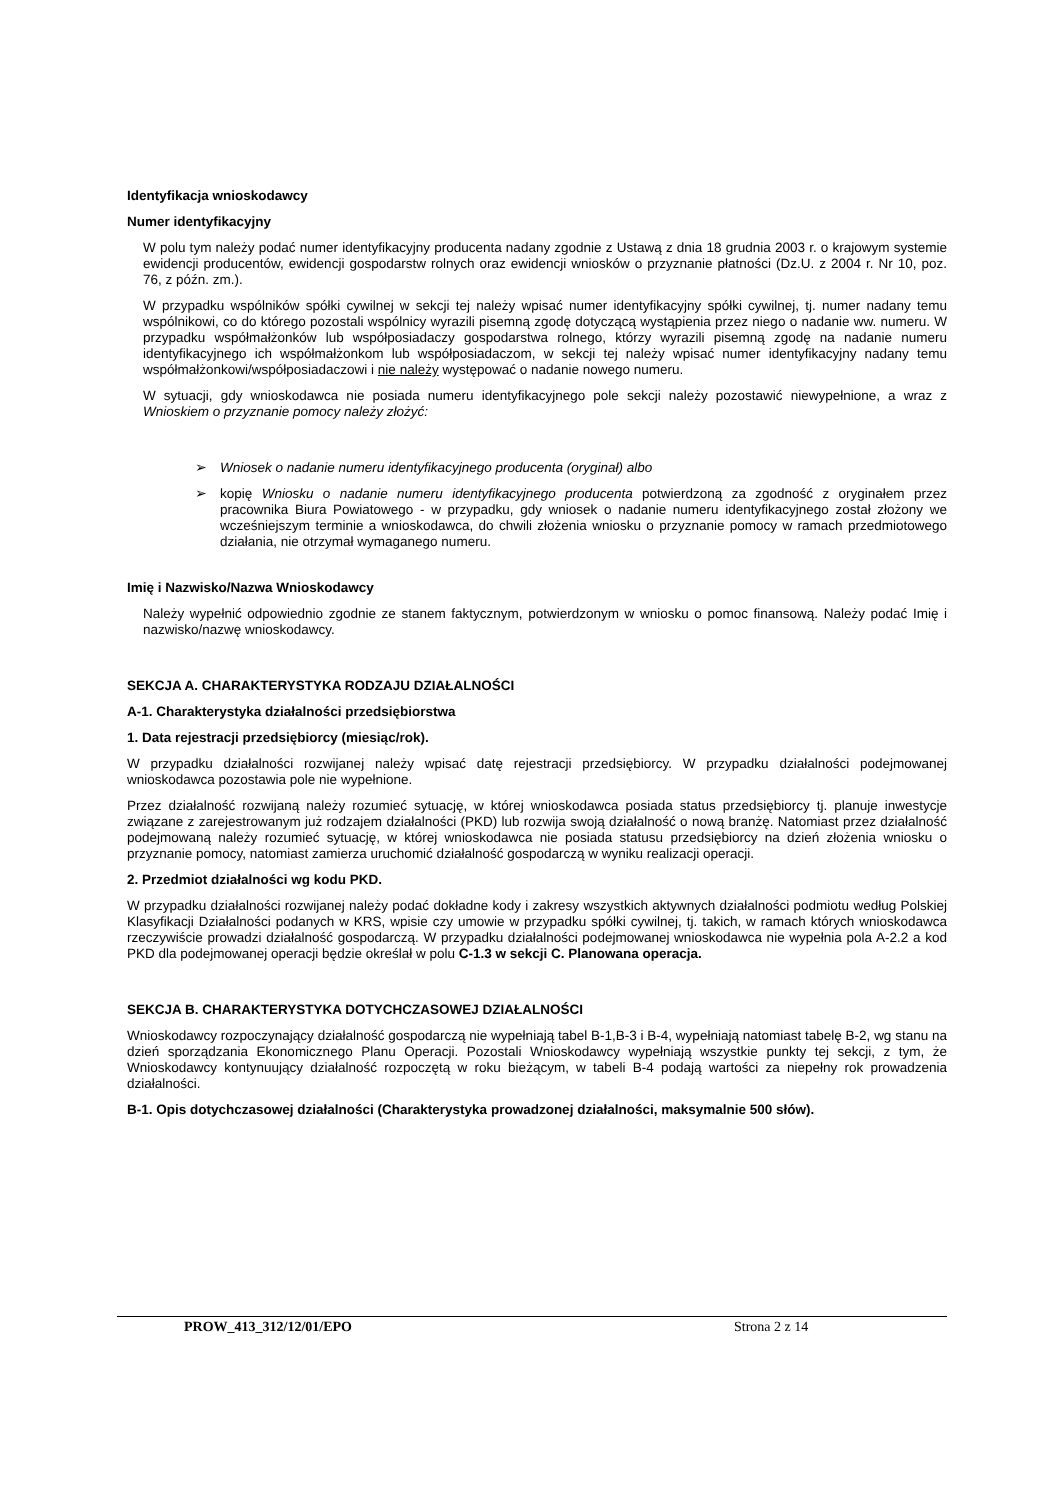Identyfikacja wnioskodawcy
Numer identyfikacyjny
W polu tym należy podać numer identyfikacyjny producenta nadany zgodnie z Ustawą z dnia 18 grudnia 2003 r. o krajowym systemie ewidencji producentów, ewidencji gospodarstw rolnych oraz ewidencji wniosków o przyznanie płatności (Dz.U. z 2004 r. Nr 10, poz. 76, z późn. zm.).
W przypadku wspólników spółki cywilnej w sekcji tej należy wpisać numer identyfikacyjny spółki cywilnej, tj. numer nadany temu wspólnikowi, co do którego pozostali wspólnicy wyrazili pisemną zgodę dotyczącą wystąpienia przez niego o nadanie ww. numeru. W przypadku współmałżonków lub współposiadaczy gospodarstwa rolnego, którzy wyrazili pisemną zgodę na nadanie numeru identyfikacyjnego ich współmałżonkom lub współposiadaczom, w sekcji tej należy wpisać numer identyfikacyjny nadany temu współmałżonkowi/współposiadaczowi i nie należy występować o nadanie nowego numeru.
W sytuacji, gdy wnioskodawca nie posiada numeru identyfikacyjnego pole sekcji należy pozostawić niewypełnione, a wraz z Wnioskiem o przyznanie pomocy należy złożyć:
➢ Wniosek o nadanie numeru identyfikacyjnego producenta (oryginał) albo
➢ kopię Wniosku o nadanie numeru identyfikacyjnego producenta potwierdzoną za zgodność z oryginałem przez pracownika Biura Powiatowego - w przypadku, gdy wniosek o nadanie numeru identyfikacyjnego został złożony we wcześniejszym terminie a wnioskodawca, do chwili złożenia wniosku o przyznanie pomocy w ramach przedmiotowego działania, nie otrzymał wymaganego numeru.
Imię i Nazwisko/Nazwa Wnioskodawcy
Należy wypełnić odpowiednio zgodnie ze stanem faktycznym, potwierdzonym w wniosku o pomoc finansową. Należy podać Imię i nazwisko/nazwę wnioskodawcy.
SEKCJA A. CHARAKTERYSTYKA RODZAJU DZIAŁALNOŚCI
A-1. Charakterystyka działalności przedsiębiorstwa
1. Data rejestracji przedsiębiorcy (miesiąc/rok).
W przypadku działalności rozwijanej należy wpisać datę rejestracji przedsiębiorcy. W przypadku działalności podejmowanej wnioskodawca pozostawia pole nie wypełnione.
Przez działalność rozwijaną należy rozumieć sytuację, w której wnioskodawca posiada status przedsiębiorcy tj. planuje inwestycje związane z zarejestrowanym już rodzajem działalności (PKD) lub rozwija swoją działalność o nową branżę. Natomiast przez działalność podejmowaną należy rozumieć sytuację, w której wnioskodawca nie posiada statusu przedsiębiorcy na dzień złożenia wniosku o przyznanie pomocy, natomiast zamierza uruchomić działalność gospodarczą w wyniku realizacji operacji.
2. Przedmiot działalności wg kodu PKD.
W przypadku działalności rozwijanej należy podać dokładne kody i zakresy wszystkich aktywnych działalności podmiotu według Polskiej Klasyfikacji Działalności podanych w KRS, wpisie czy umowie w przypadku spółki cywilnej, tj. takich, w ramach których wnioskodawca rzeczywiście prowadzi działalność gospodarczą. W przypadku działalności podejmowanej wnioskodawca nie wypełnia pola A-2.2 a kod PKD dla podejmowanej operacji będzie określał w polu C-1.3 w sekcji C. Planowana operacja.
SEKCJA B. CHARAKTERYSTYKA DOTYCHCZASOWEJ DZIAŁALNOŚCI
Wnioskodawcy rozpoczynający działalność gospodarczą nie wypełniają tabel B-1,B-3 i B-4, wypełniają natomiast tabelę B-2, wg stanu na dzień sporządzania Ekonomicznego Planu Operacji. Pozostali Wnioskodawcy wypełniają wszystkie punkty tej sekcji, z tym, że Wnioskodawcy kontynuujący działalność rozpoczętą w roku bieżącym, w tabeli B-4 podają wartości za niepełny rok prowadzenia działalności.
B-1. Opis dotychczasowej działalności (Charakterystyka prowadzonej działalności, maksymalnie 500 słów).
PROW_413_312/12/01/EPO Strona 2 z 14